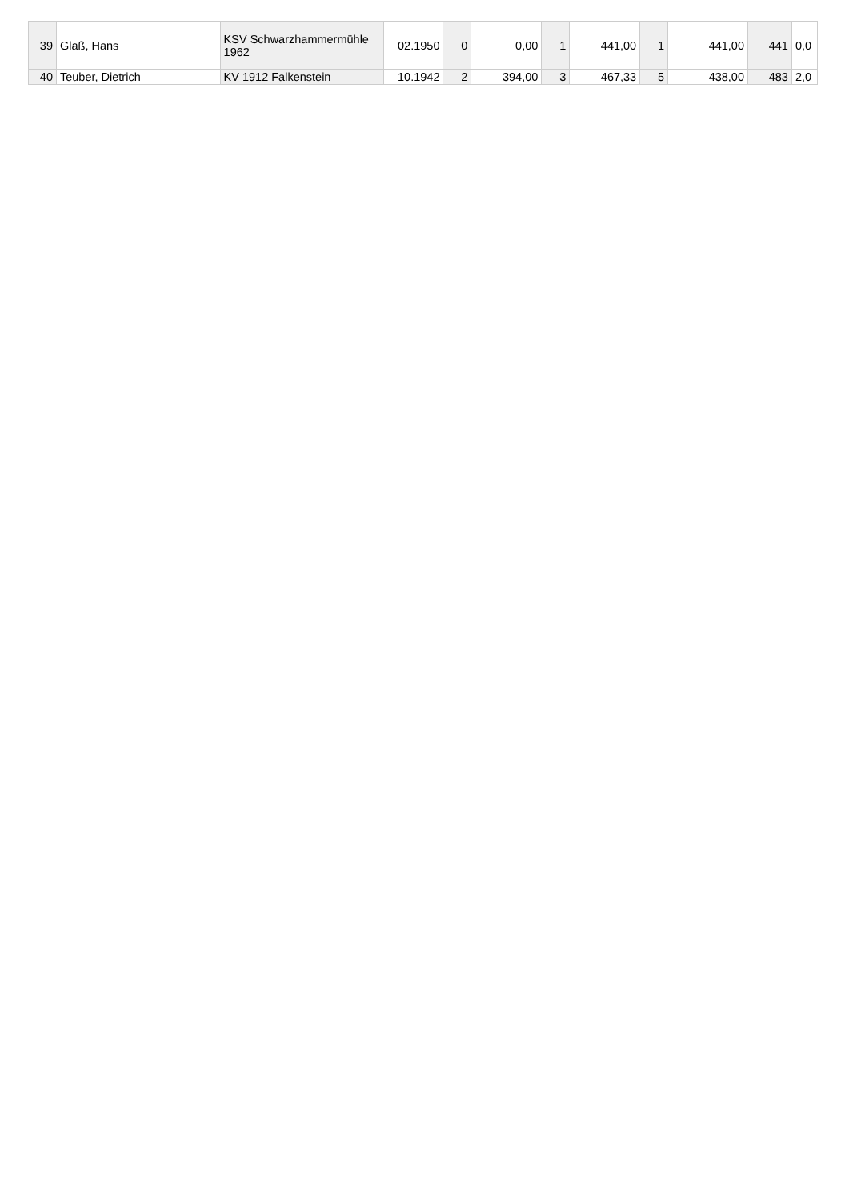| 39 | Glaß, Hans | KSV Schwarzhammermühle 1962 | 02.1950 | 0 | 0,00 | 1 | 441,00 | 1 | 441,00 | 441 | 0,0 |
| 40 | Teuber, Dietrich | KV 1912 Falkenstein | 10.1942 | 2 | 394,00 | 3 | 467,33 | 5 | 438,00 | 483 | 2,0 |